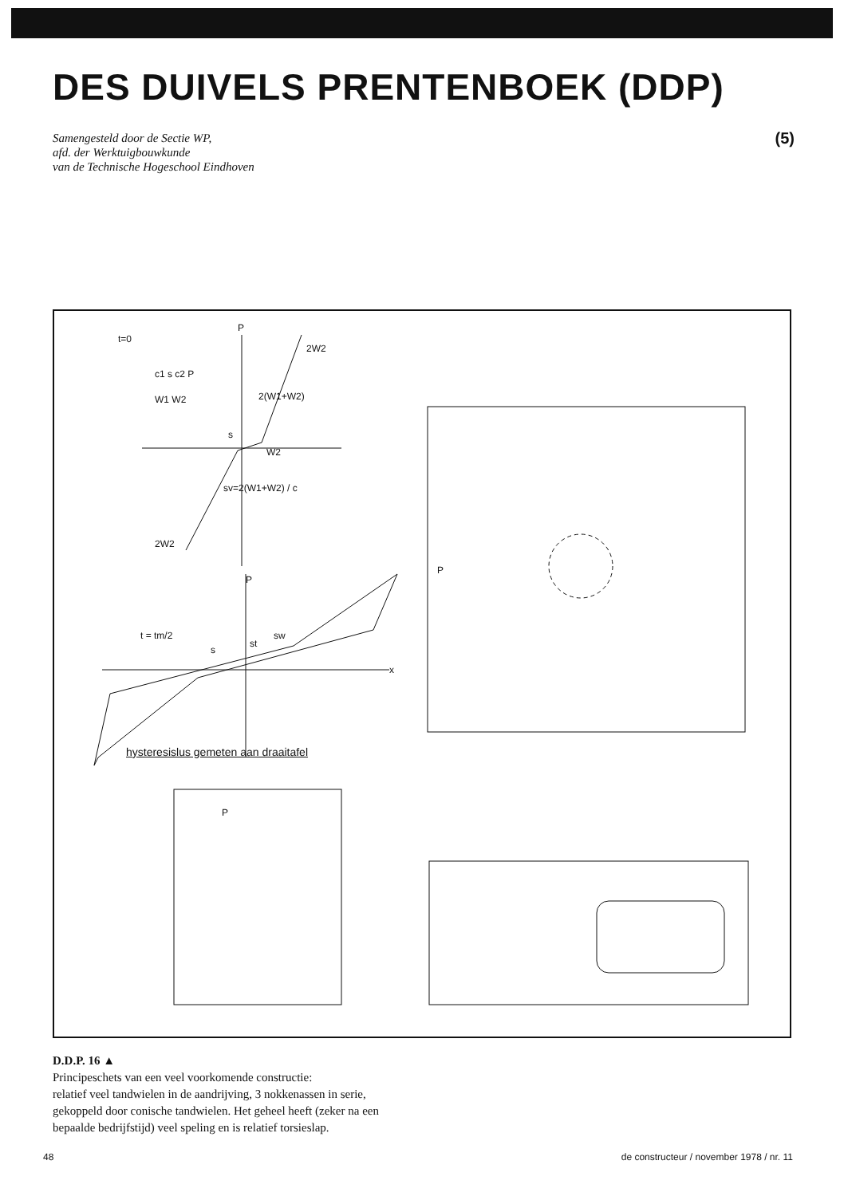DES DUIVELS PRENTENBOEK (DDP)
Samengesteld door de Sectie WP,
afd. der Werktuigbouwkunde
van de Technische Hogeschool Eindhoven
(5)
t=0
P
2W2
c1 s c2 P
W1 W2 2(W1+W2)
s
W2
sv=2(W1+W2) / c
2W2
P
t = tm/2
s
st
sw
x
hysteresislus gemeten aan draaitafel
P
P
D.D.P. 16 ▲
Principeschets van een veel voorkomende constructie:
relatief veel tandwielen in de aandrijving, 3 nokkenassen in serie,
gekoppeld door conische tandwielen. Het geheel heeft (zeker na een
bepaalde bedrijfstijd) veel speling en is relatief torsieslap.
48 de constructeur / november 1978 / nr. 11